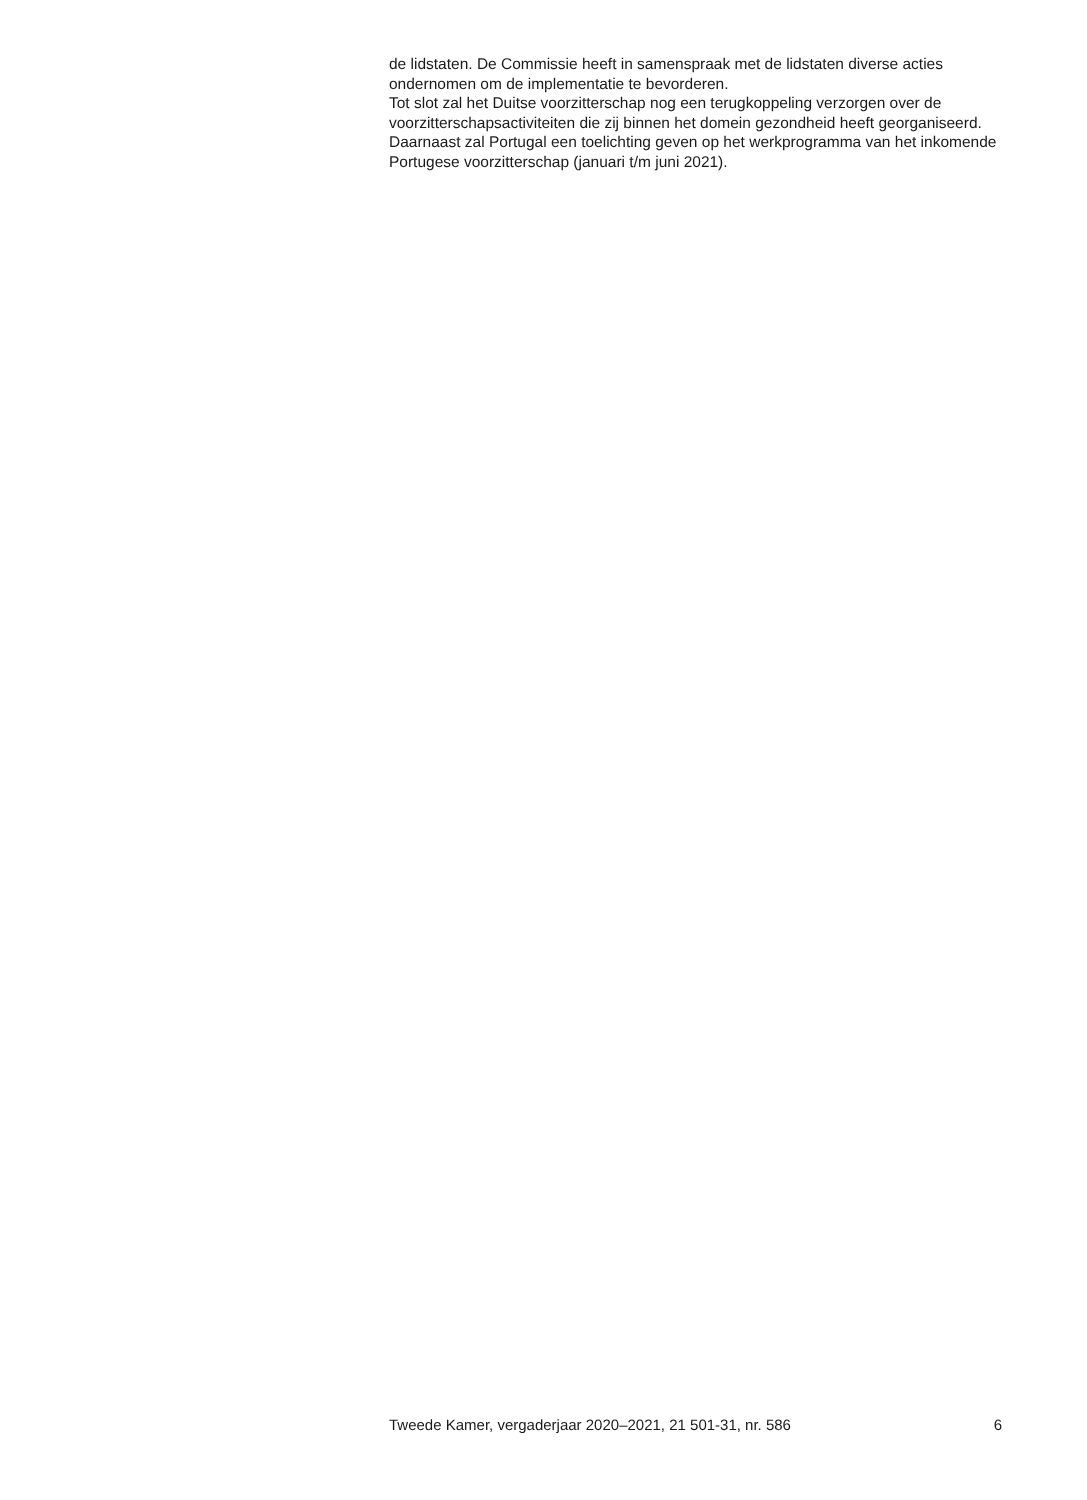de lidstaten. De Commissie heeft in samenspraak met de lidstaten diverse acties ondernomen om de implementatie te bevorderen.
Tot slot zal het Duitse voorzitterschap nog een terugkoppeling verzorgen over de voorzitterschapsactiviteiten die zij binnen het domein gezondheid heeft georganiseerd. Daarnaast zal Portugal een toelichting geven op het werkprogramma van het inkomende Portugese voorzitterschap (januari t/m juni 2021).
Tweede Kamer, vergaderjaar 2020–2021, 21 501-31, nr. 586 6